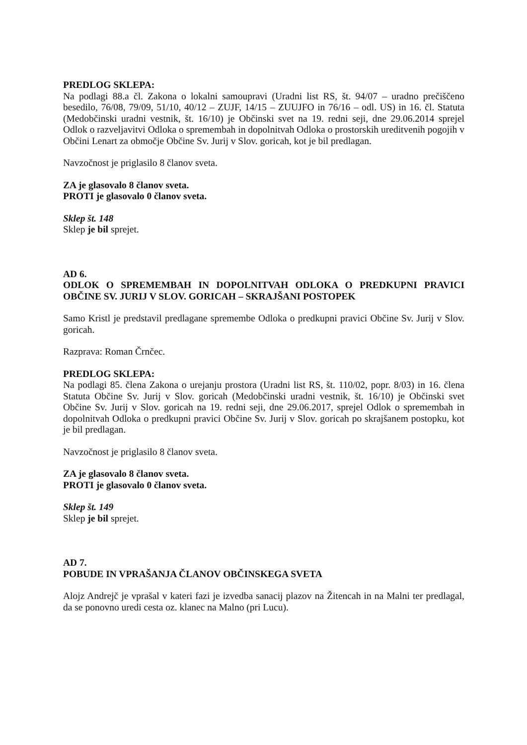PREDLOG SKLEPA:
Na podlagi 88.a čl. Zakona o lokalni samoupravi (Uradni list RS, št. 94/07 – uradno prečiščeno besedilo, 76/08, 79/09, 51/10, 40/12 – ZUJF, 14/15 – ZUUJFO in 76/16 – odl. US) in 16. čl. Statuta (Medobčinski uradni vestnik, št. 16/10) je Občinski svet na 19. redni seji, dne 29.06.2014 sprejel Odlok o razveljavitvi Odloka o spremembah in dopolnitvah Odloka o prostorskih ureditvenih pogojih v Občini Lenart za območje Občine Sv. Jurij v Slov. goricah, kot je bil predlagan.
Navzočnost je priglasilo 8 članov sveta.
ZA je glasovalo 8 članov sveta.
PROTI je glasovalo 0 članov sveta.
Sklep št. 148
Sklep je bil sprejet.
AD 6.
ODLOK O SPREMEMBAH IN DOPOLNITVAH ODLOKA O PREDKUPNI PRAVICI OBČINE SV. JURIJ V SLOV. GORICAH – SKRAJŠANI POSTOPEK
Samo Kristl je predstavil predlagane spremembe Odloka o predkupni pravici Občine Sv. Jurij v Slov. goricah.
Razprava: Roman Črnčec.
PREDLOG SKLEPA:
Na podlagi 85. člena Zakona o urejanju prostora (Uradni list RS, št. 110/02, popr. 8/03) in 16. člena Statuta Občine Sv. Jurij v Slov. goricah (Medobčinski uradni vestnik, št. 16/10) je Občinski svet Občine Sv. Jurij v Slov. goricah na 19. redni seji, dne 29.06.2017, sprejel Odlok o spremembah in dopolnitvah Odloka o predkupni pravici Občine Sv. Jurij v Slov. goricah po skrajšanem postopku, kot je bil predlagan.
Navzočnost je priglasilo 8 članov sveta.
ZA je glasovalo 8 članov sveta.
PROTI je glasovalo 0 članov sveta.
Sklep št. 149
Sklep je bil sprejet.
AD 7.
POBUDE IN VPRAŠANJA ČLANOV OBČINSKEGA SVETA
Alojz Andrejč je vprašal v kateri fazi je izvedba sanacij plazov na Žitencah in na Malni ter predlagal, da se ponovno uredi cesta oz. klanec na Malno (pri Lucu).